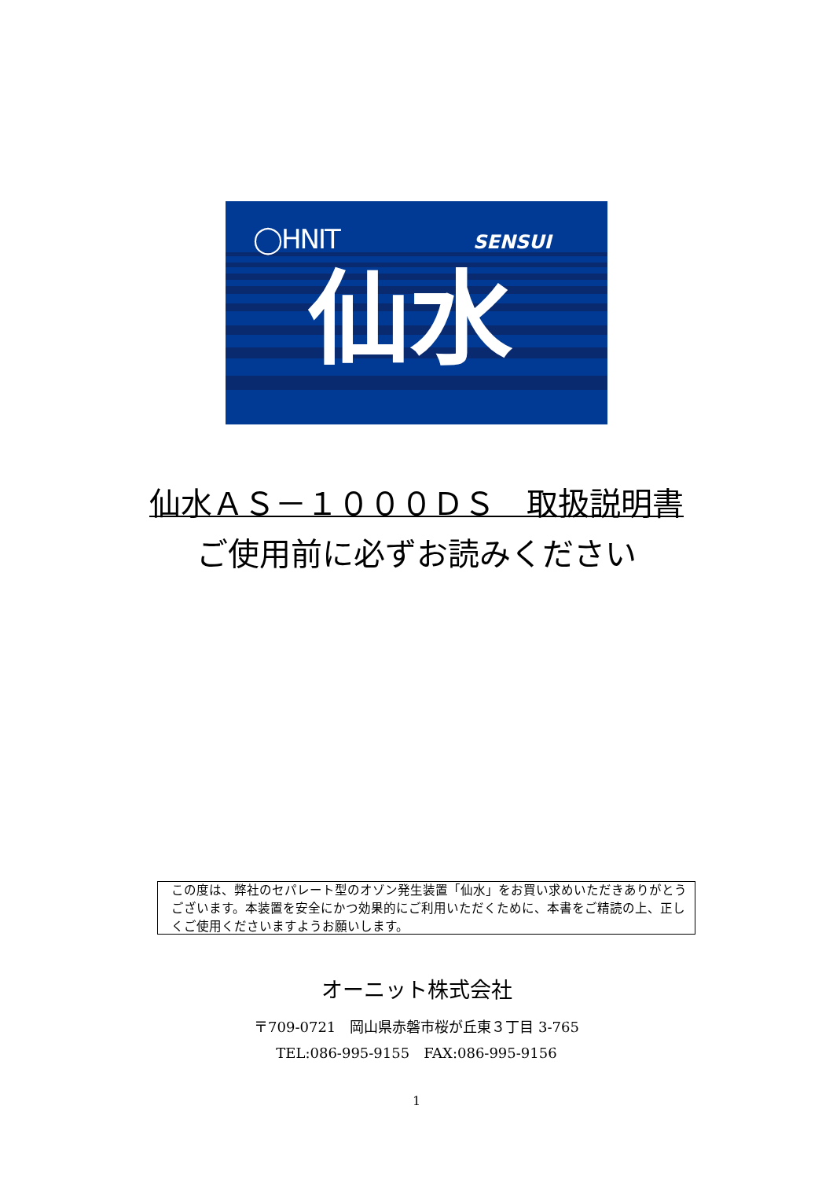◯HNIT SENSUI
仙水
仙水ＡＳ－１０００ＤＳ　取扱説明書
ご使用前に必ずお読みください
この度は、弊社のセパレート型のオゾン発生装置「仙水」をお買い求めいただきありがとうございます。本装置を安全にかつ効果的にご利用いただくために、本書をご精読の上、正しくご使用くださいますようお願いします。
オーニット株式会社
〒709-0721　岡山県赤磐市桜が丘東３丁目 3-765
TEL:086-995-9155　FAX:086-995-9156
1